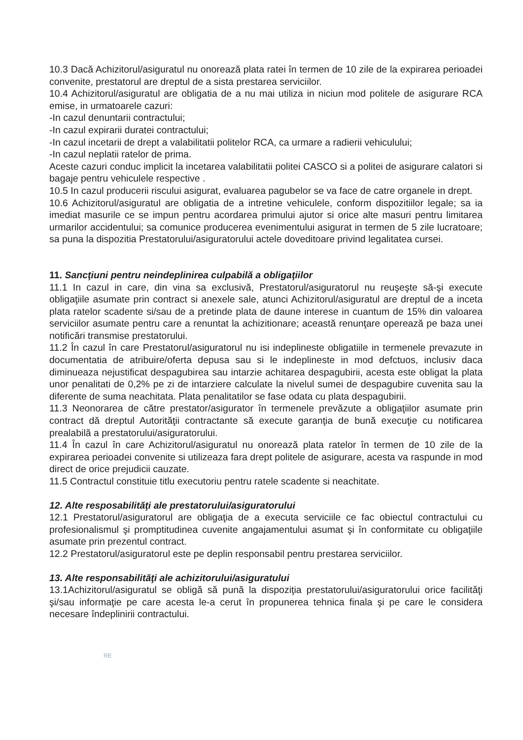10.3 Dacă Achizitorul/asiguratul nu onorează plata ratei în termen de 10 zile de la expirarea perioadei convenite, prestatorul are dreptul de a sista prestarea serviciilor.
10.4 Achizitorul/asiguratul are obligatia de a nu mai utiliza in niciun mod politele de asigurare RCA emise, in urmatoarele cazuri:
-In cazul denuntarii contractului;
-In cazul expirarii duratei contractului;
-In cazul incetarii de drept a valabilitatii politelor RCA, ca urmare a radierii vehiculului;
-In cazul neplatii ratelor de prima.
Aceste cazuri conduc implicit la incetarea valabilitatii politei CASCO si a politei de asigurare calatori si bagaje pentru vehiculele respective .
10.5 In cazul producerii riscului asigurat, evaluarea pagubelor se va face de catre organele in drept.
10.6 Achizitorul/asiguratul are obligatia de a intretine vehiculele, conform dispozitiilor legale; sa ia imediat masurile ce se impun pentru acordarea primului ajutor si orice alte masuri pentru limitarea urmarilor accidentului; sa comunice producerea evenimentului asigurat in termen de 5 zile lucratoare; sa puna la dispozitia Prestatorului/asiguratorului actele doveditoare privind legalitatea cursei.
11. Sancţiuni pentru neindeplinirea culpabilă a obligaţiilor
11.1 In cazul in care, din vina sa exclusivă, Prestatorul/asiguratorul nu reuşeşte să-şi execute obligaţiile asumate prin contract si anexele sale, atunci Achizitorul/asiguratul are dreptul de a inceta plata ratelor scadente si/sau de a pretinde plata de daune interese in cuantum de 15% din valoarea serviciilor asumate pentru care a renuntat la achizitionare; această renunţare operează pe baza unei notificări transmise prestatorului.
11.2 În cazul în care Prestatorul/asiguratorul nu isi indeplineste obligatiile in termenele prevazute in documentatia de atribuire/oferta depusa sau si le indeplineste in mod defctuos, inclusiv daca diminueaza nejustificat despagubirea sau intarzie achitarea despagubirii, acesta este obligat la plata unor penalitati de 0,2% pe zi de intarziere calculate la nivelul sumei de despagubire cuvenita sau la diferente de suma neachitata. Plata penalitatilor se fase odata cu plata despagubirii.
11.3 Neonorarea de către prestator/asigurator în termenele prevăzute a obligaţiilor asumate prin contract dă dreptul Autorităţii contractante să execute garanţia de bună execuţie cu notificarea prealabilă a prestatorului/asiguratorului.
11.4 În cazul în care Achizitorul/asiguratul nu onorează plata ratelor în termen de 10 zile de la expirarea perioadei convenite si utilizeaza fara drept politele de asigurare, acesta va raspunde in mod direct de orice prejudicii cauzate.
11.5 Contractul constituie titlu executoriu pentru ratele scadente si neachitate.
12. Alte resposabilităţi ale prestatorului/asiguratorului
12.1 Prestatorul/asiguratorul are obligaţia de a executa serviciile ce fac obiectul contractului cu profesionalismul şi promptitudinea cuvenite angajamentului asumat şi în conformitate cu obligaţiile asumate prin prezentul contract.
12.2 Prestatorul/asiguratorul este pe deplin responsabil pentru prestarea serviciilor.
13. Alte responsabilităţi ale achizitorului/asiguratului
13.1Achizitorul/asiguratul se obligă să pună la dispoziţia prestatorului/asiguratorului orice facilităţi şi/sau informaţie pe care acesta le-a cerut în propunerea tehnica finala şi pe care le considera necesare îndeplinirii contractului.
RE